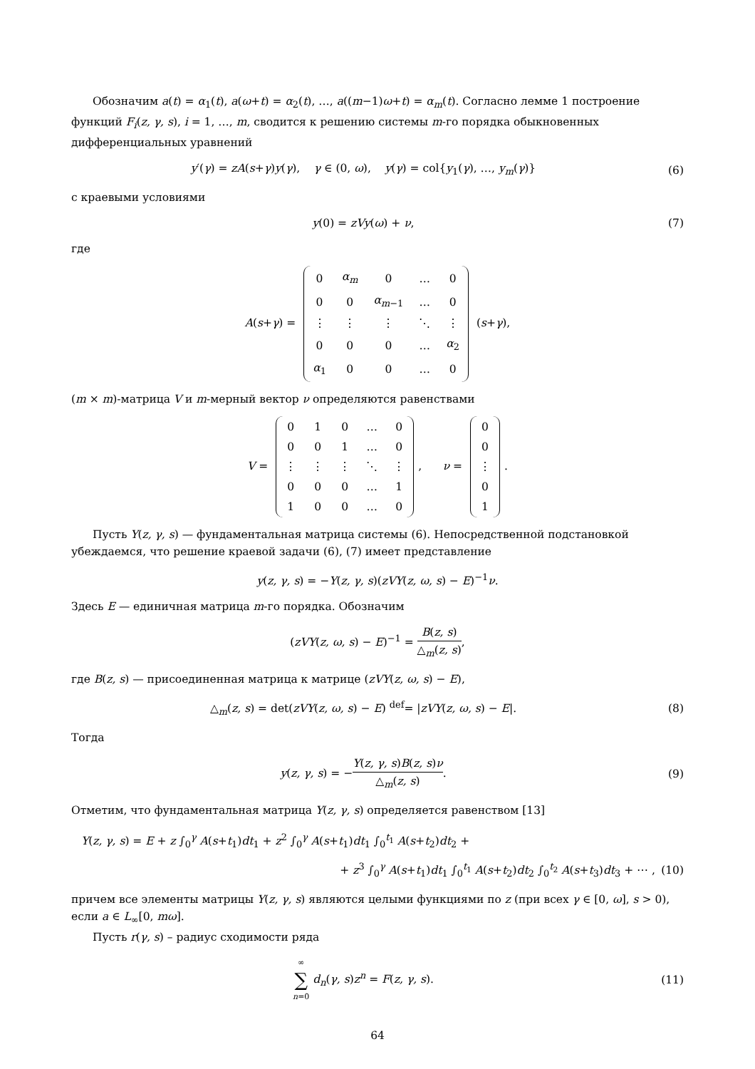Обозначим a(t) = α<sub>1</sub>(t), a(ω+t) = α<sub>2</sub>(t), …, a((m−1)ω+t) = α<sub>m</sub>(t). Согласно лемме 1 построение функций F<sub>i</sub>(z, γ, s), i = 1, …, m, сводится к решению системы m-го порядка обыкновенных дифференциальных уравнений
y′(γ) = zA(s+γ)y(γ), γ ∈ (0, ω), y(γ) = col{y<sub>1</sub>(γ), …, y<sub>m</sub>(γ)}
(6)
с краевыми условиями
y(0) = zVy(ω) + ν, (7)
где
A(s+γ) =
| 0 | α<sub>m</sub> | 0 | … | 0 |
| 0 | 0 | α<sub>m−1</sub> | … | 0 |
| ⋮ | ⋮ | ⋮ | ⋱ | ⋮ |
| 0 | 0 | 0 | … | α<sub>2</sub> |
| α<sub>1</sub> | 0 | 0 | … | 0 |
(s+γ),
(m × m)-матрица V и m-мерный вектор ν определяются равенствами
V =
| 0 | 1 | 0 | … | 0 |
| 0 | 0 | 1 | … | 0 |
| ⋮ | ⋮ | ⋮ | ⋱ | ⋮ |
| 0 | 0 | 0 | … | 1 |
| 1 | 0 | 0 | … | 0 |
, ν =
| 0 |
| 0 |
| ⋮ |
| 0 |
| 1 |
.
Пусть Y(z, γ, s) — фундаментальная матрица системы (6). Непосредственной подстановкой убеждаемся, что решение краевой задачи (6), (7) имеет представление
y(z, γ, s) = −Y(z, γ, s)(zVY(z, ω, s) − E)<sup>−1</sup>ν.
Здесь E — единичная матрица m-го порядка. Обозначим
(zVY(z, ω, s) − E)<sup>−1</sup> = B(z, s) △<sub>m</sub>(z, s),
где B(z, s) — присоединенная матрица к матрице (zVY(z, ω, s) − E),
△<sub>m</sub>(z, s) = det(zVY(z, ω, s) − E) <sup>def</sup>= |zVY(z, ω, s) − E|.
(8)
Тогда
y(z, γ, s) = −Y(z, γ, s)B(z, s)ν △<sub>m</sub>(z, s).
(9)
Отметим, что фундаментальная матрица Y(z, γ, s) определяется равенством [13]
Y(z, γ, s) = E + z ∫<sub>0</sub><sup>γ</sup> A(s+t<sub>1</sub>)dt<sub>1</sub> + z<sup>2</sup> ∫<sub>0</sub><sup>γ</sup> A(s+t<sub>1</sub>)dt<sub>1</sub> ∫<sub>0</sub><sup>t<sub>1</sub></sup> A(s+t<sub>2</sub>)dt<sub>2</sub> +
+ z<sup>3</sup> ∫<sub>0</sub><sup>γ</sup> A(s+t<sub>1</sub>)dt<sub>1</sub> ∫<sub>0</sub><sup>t<sub>1</sub></sup> A(s+t<sub>2</sub>)dt<sub>2</sub> ∫<sub>0</sub><sup>t<sub>2</sub></sup> A(s+t<sub>3</sub>)dt<sub>3</sub> + ⋯ ,
(10)
причем все элементы матрицы Y(z, γ, s) являются целыми функциями по z (при всех γ ∈ [0, ω], s > 0), если a ∈ L<sub>∞</sub>[0, mω].
Пусть r(γ, s) – радиус сходимости ряда
∞ ∑ n=0 d<sub>n</sub>(γ, s)z<sup>n</sup> = F(z, γ, s).
(11)
64